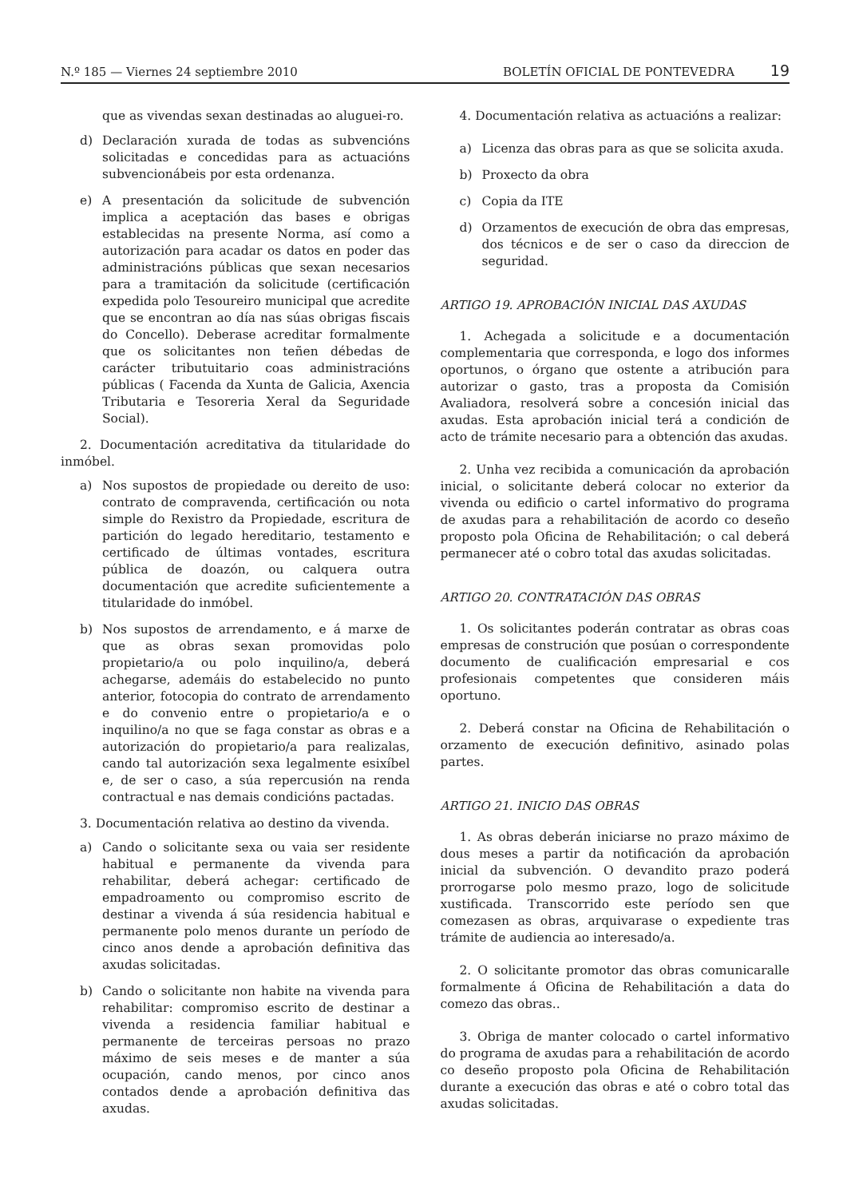N.º 185 — Viernes 24 septiembre 2010
BOLETÍN OFICIAL DE PONTEVEDRA 19
que as vivendas sexan destinadas ao aluguei-ro.
d) Declaración xurada de todas as subvencións solicitadas e concedidas para as actuacións subvencionábeis por esta ordenanza.
e) A presentación da solicitude de subvención implica a aceptación das bases e obrigas establecidas na presente Norma, así como a autorización para acadar os datos en poder das administracións públicas que sexan necesarios para a tramitación da solicitude (certificación expedida polo Tesoureiro municipal que acredite que se encontran ao día nas súas obrigas fiscais do Concello). Deberase acreditar formalmente que os solicitantes non teñen débedas de carácter tributuitario coas administracións públicas ( Facenda da Xunta de Galicia, Axencia Tributaria e Tesoreria Xeral da Seguridade Social).
2. Documentación acreditativa da titularidade do inmóbel.
a) Nos supostos de propiedade ou dereito de uso: contrato de compravenda, certificación ou nota simple do Rexistro da Propiedade, escritura de partición do legado hereditario, testamento e certificado de últimas vontades, escritura pública de doazón, ou calquera outra documentación que acredite suficientemente a titularidade do inmóbel.
b) Nos supostos de arrendamento, e á marxe de que as obras sexan promovidas polo propietario/a ou polo inquilino/a, deberá achegarse, ademáis do estabelecido no punto anterior, fotocopia do contrato de arrendamento e do convenio entre o propietario/a e o inquilino/a no que se faga constar as obras e a autorización do propietario/a para realizalas, cando tal autorización sexa legalmente esixíbel e, de ser o caso, a súa repercusión na renda contractual e nas demais condicións pactadas.
3. Documentación relativa ao destino da vivenda.
a) Cando o solicitante sexa ou vaia ser residente habitual e permanente da vivenda para rehabilitar, deberá achegar: certificado de empadroamento ou compromiso escrito de destinar a vivenda á súa residencia habitual e permanente polo menos durante un período de cinco anos dende a aprobación definitiva das axudas solicitadas.
b) Cando o solicitante non habite na vivenda para rehabilitar: compromiso escrito de destinar a vivenda a residencia familiar habitual e permanente de terceiras persoas no prazo máximo de seis meses e de manter a súa ocupación, cando menos, por cinco anos contados dende a aprobación definitiva das axudas.
4. Documentación relativa as actuacións a realizar:
a) Licenza das obras para as que se solicita axuda.
b) Proxecto da obra
c) Copia da ITE
d) Orzamentos de execución de obra das empresas, dos técnicos e de ser o caso da direccion de seguridad.
ARTIGO 19. APROBACIÓN INICIAL DAS AXUDAS
1. Achegada a solicitude e a documentación complementaria que corresponda, e logo dos informes oportunos, o órgano que ostente a atribución para autorizar o gasto, tras a proposta da Comisión Avaliadora, resolverá sobre a concesión inicial das axudas. Esta aprobación inicial terá a condición de acto de trámite necesario para a obtención das axudas.
2. Unha vez recibida a comunicación da aprobación inicial, o solicitante deberá colocar no exterior da vivenda ou edificio o cartel informativo do programa de axudas para a rehabilitación de acordo co deseño proposto pola Oficina de Rehabilitación; o cal deberá permanecer até o cobro total das axudas solicitadas.
ARTIGO 20. CONTRATACIÓN DAS OBRAS
1. Os solicitantes poderán contratar as obras coas empresas de construción que posúan o correspondente documento de cualificación empresarial e cos profesionais competentes que consideren máis oportuno.
2. Deberá constar na Oficina de Rehabilitación o orzamento de execución definitivo, asinado polas partes.
ARTIGO 21. INICIO DAS OBRAS
1. As obras deberán iniciarse no prazo máximo de dous meses a partir da notificación da aprobación inicial da subvención. O devandito prazo poderá prorrogarse polo mesmo prazo, logo de solicitude xustificada. Transcorrido este período sen que comezasen as obras, arquivarase o expediente tras trámite de audiencia ao interesado/a.
2. O solicitante promotor das obras comunicaralle formalmente á Oficina de Rehabilitación a data do comezo das obras..
3. Obriga de manter colocado o cartel informativo do programa de axudas para a rehabilitación de acordo co deseño proposto pola Oficina de Rehabilitación durante a execución das obras e até o cobro total das axudas solicitadas.